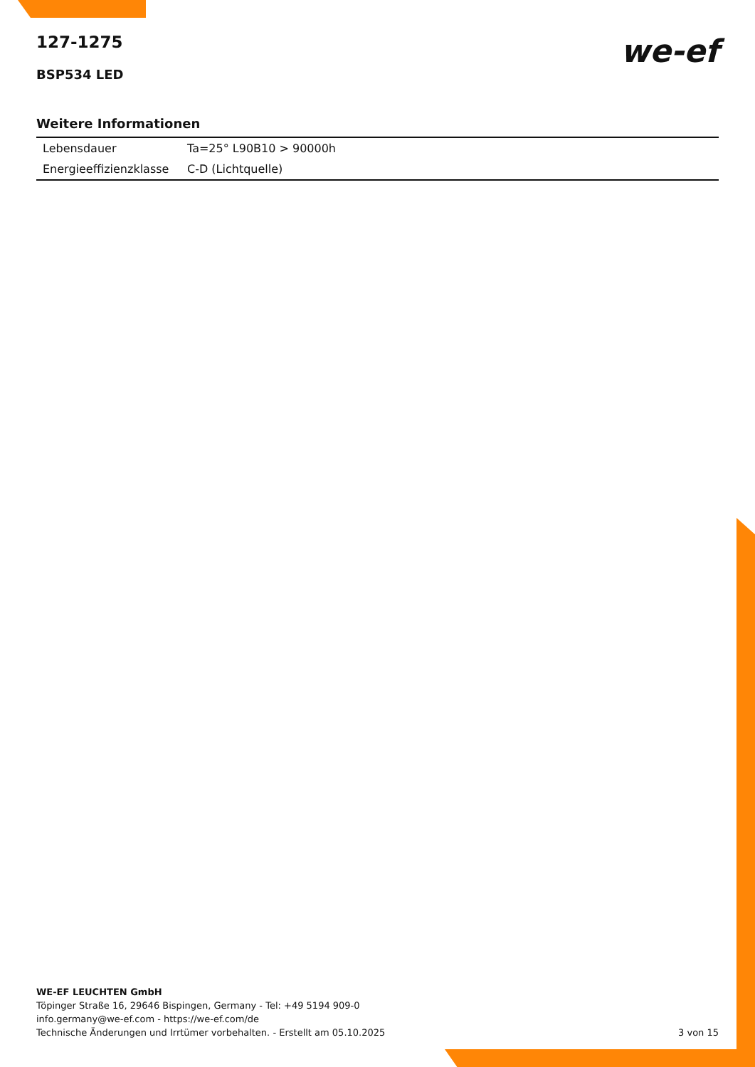we-ef
127-1275
BSP534 LED
Weitere Informationen
| Lebensdauer | Ta=25° L90B10 > 90000h |
| Energieeffizienzklasse | C-D (Lichtquelle) |
WE-EF LEUCHTEN GmbH
Töpinger Straße 16, 29646 Bispingen, Germany - Tel: +49 5194 909-0
info.germany@we-ef.com - https://we-ef.com/de
3 von 15 Technische Änderungen und Irrtümer vorbehalten. - Erstellt am 05.10.2025